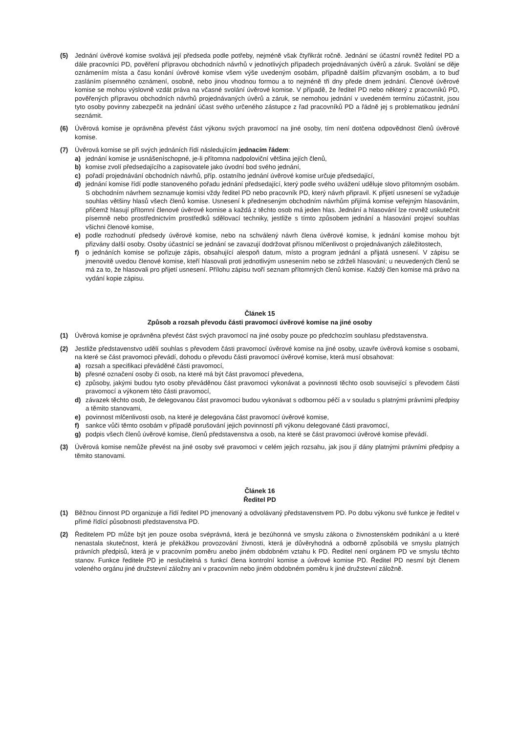(5) Jednání úvěrové komise svolává její předseda podle potřeby, nejméně však čtyřikrát ročně. Jednání se účastní rovněž ředitel PD a dále pracovníci PD, pověření přípravou obchodních návrhů v jednotlivých případech projednávaných úvěrů a záruk. Svolání se děje oznámením místa a času konání úvěrové komise všem výše uvedeným osobám, případně dalším přizvaným osobám, a to buď zasláním písemného oznámení, osobně, nebo jinou vhodnou formou a to nejméně tři dny přede dnem jednání. Členové úvěrové komise se mohou výslovně vzdát práva na včasné svolání úvěrové komise. V případě, že ředitel PD nebo některý z pracovníků PD, pověřených přípravou obchodních návrhů projednávaných úvěrů a záruk, se nemohou jednání v uvedeném termínu zúčastnit, jsou tyto osoby povinny zabezpečit na jednání účast svého určeného zástupce z řad pracovníků PD a řádně jej s problematikou jednání seznámit.
(6) Úvěrová komise je oprávněna převést část výkonu svých pravomocí na jiné osoby, tím není dotčena odpovědnost členů úvěrové komise.
(7) Úvěrová komise se při svých jednáních řídí následujícím jednacím řádem:
a) jednání komise je usnášeníschopné, je-li přítomna nadpoloviční většina jejích členů,
b) komise zvolí předsedajícího a zapisovatele jako úvodní bod svého jednání,
c) pořadí projednávání obchodních návrhů, příp. ostatního jednání úvěrové komise určuje předsedající,
d) jednání komise řídí podle stanoveného pořadu jednání předsedající, který podle svého uvážení uděluje slovo přítomným osobám. S obchodním návrhem seznamuje komisi vždy ředitel PD nebo pracovník PD, který návrh připravil. K přijetí usnesení se vyžaduje souhlas většiny hlasů všech členů komise. Usnesení k předneseným obchodním návrhům přijímá komise veřejným hlasováním, přičemž hlasují přítomní členové úvěrové komise a každá z těchto osob má jeden hlas. Jednání a hlasování lze rovněž uskutečnit písemně nebo prostřednictvím prostředků sdělovací techniky, jestliže s tímto způsobem jednání a hlasování projeví souhlas všichni členové komise,
e) podle rozhodnutí předsedy úvěrové komise, nebo na schválený návrh člena úvěrové komise, k jednání komise mohou být přizvány další osoby. Osoby účastnící se jednání se zavazují dodržovat přísnou mlčenlivost o projednávaných záležitostech,
f) o jednáních komise se pořizuje zápis, obsahující alespoň datum, místo a program jednání a přijatá usnesení. V zápisu se jmenovitě uvedou členové komise, kteří hlasovali proti jednotlivým usnesením nebo se zdrželi hlasování; u neuvedených členů se má za to, že hlasovali pro přijetí usnesení. Přílohu zápisu tvoří seznam přítomných členů komise. Každý člen komise má právo na vydání kopie zápisu.
Článek 15
Způsob a rozsah převodu části pravomocí úvěrové komise na jiné osoby
(1) Úvěrová komise je oprávněna převést část svých pravomocí na jiné osoby pouze po předchozím souhlasu představenstva.
(2) Jestliže představenstvo udělí souhlas s převodem části pravomocí úvěrové komise na jiné osoby, uzavře úvěrová komise s osobami, na které se část pravomoci převádí, dohodu o převodu části pravomocí úvěrové komise, která musí obsahovat:
a) rozsah a specifikaci převáděné části pravomocí,
b) přesné označení osoby či osob, na které má být část pravomocí převedena,
c) způsoby, jakými budou tyto osoby převáděnou část pravomoci vykonávat a povinnosti těchto osob související s převodem části pravomocí a výkonem této části pravomocí,
d) závazek těchto osob, že delegovanou část pravomoci budou vykonávat s odbornou péčí a v souladu s platnými právními předpisy a těmito stanovami,
e) povinnost mlčenlivosti osob, na které je delegována část pravomocí úvěrové komise,
f) sankce vůči těmto osobám v případě porušování jejich povinností při výkonu delegované části pravomocí,
g) podpis všech členů úvěrové komise, členů představenstva a osob, na které se část pravomoci úvěrové komise převádí.
(3) Úvěrová komise nemůže převést na jiné osoby své pravomoci v celém jejich rozsahu, jak jsou jí dány platnými právními předpisy a těmito stanovami.
Článek 16
Ředitel PD
(1) Běžnou činnost PD organizuje a řídí ředitel PD jmenovaný a odvolávaný představenstvem PD. Po dobu výkonu své funkce je ředitel v přímé řídící působnosti představenstva PD.
(2) Ředitelem PD může být jen pouze osoba svéprávná, která je bezúhonná ve smyslu zákona o živnostenském podnikání a u které nenastala skutečnost, která je překážkou provozování živnosti, která je důvěryhodná a odborně způsobilá ve smyslu platných právních předpisů, která je v pracovním poměru anebo jiném obdobném vztahu k PD. Ředitel není orgánem PD ve smyslu těchto stanov. Funkce ředitele PD je neslučitelná s funkcí člena kontrolní komise a úvěrové komise PD. Ředitel PD nesmí být členem voleného orgánu jiné družstevní záložny ani v pracovním nebo jiném obdobném poměru k jiné družstevní záložně.